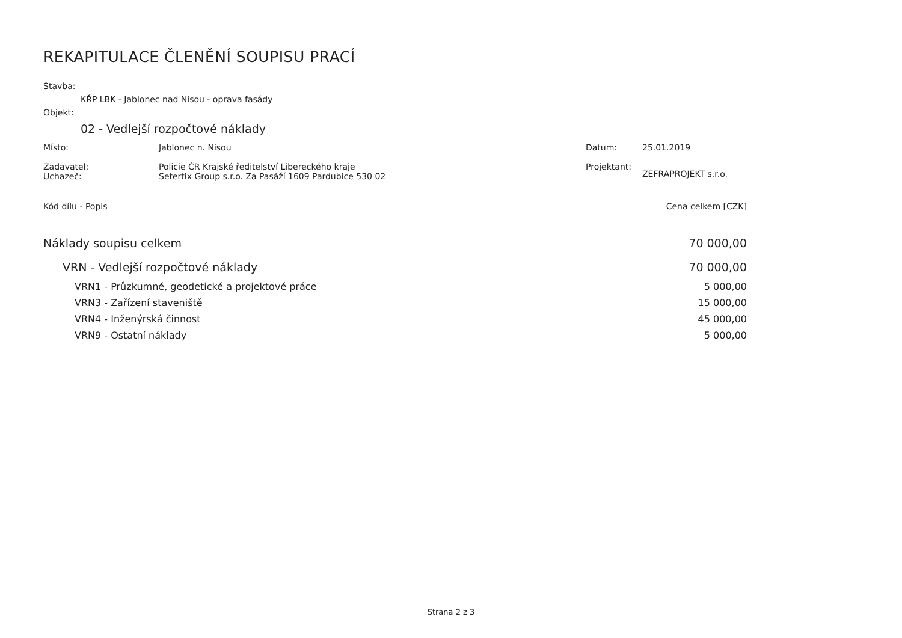REKAPITULACE ČLENĚNÍ SOUPISU PRACÍ
Stavba:
KŘP LBK - Jablonec nad Nisou - oprava fasády
Objekt:
02 - Vedlejší rozpočtové náklady
| Místo: | Jablonec n. Nisou | Datum: | 25.01.2019 |
| Zadavatel: | Policie ČR Krajské ředitelství Libereckého kraje | Projektant: | ZEFRAPROJEKT s.r.o. |
| Uchazeč: | Setertix Group s.r.o. Za Pasáží 1609 Pardubice 530 02 | | |
| Kód dílu - Popis | Cena celkem [CZK] |
| Náklady soupisu celkem | 70 000,00 |
| VRN - Vedlejší rozpočtové náklady | 70 000,00 |
| VRN1 - Průzkumné, geodetické a projektové práce | 5 000,00 |
| VRN3 - Zařízení staveniště | 15 000,00 |
| VRN4 - Inženýrská činnost | 45 000,00 |
| VRN9 - Ostatní náklady | 5 000,00 |
Strana 2 z 3